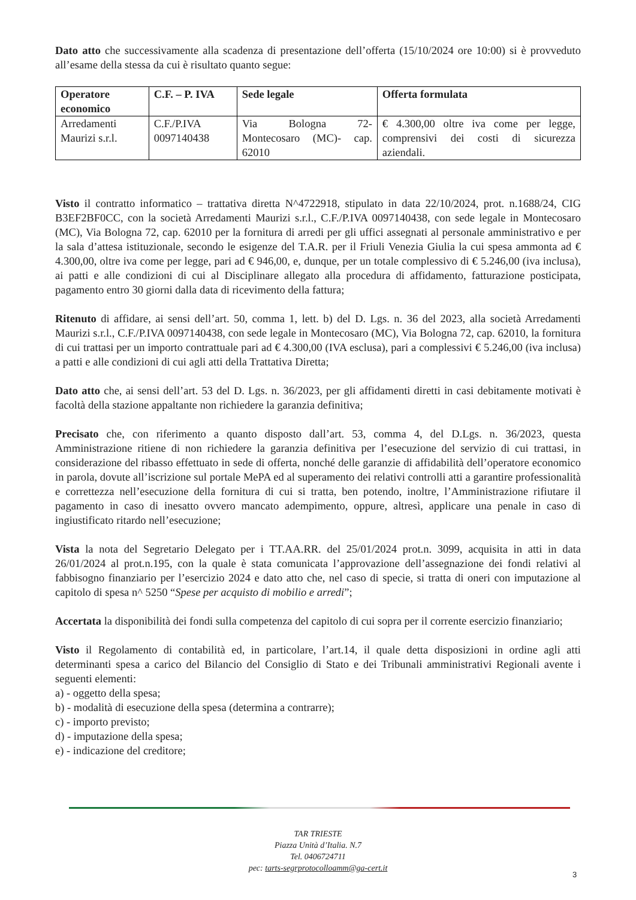Dato atto che successivamente alla scadenza di presentazione dell’offerta (15/10/2024 ore 10:00) si è provveduto all’esame della stessa da cui è risultato quanto segue:
| Operatore economico | C.F. – P. IVA | Sede legale | Offerta formulata |
| --- | --- | --- | --- |
| Arredamenti Maurizi s.r.l. | C.F./P.IVA 0097140438 | Via Bologna 72- Montecosaro (MC)- cap. 62010 | € 4.300,00 oltre iva come per legge, comprensivi dei costi di sicurezza aziendali. |
Visto il contratto informatico – trattativa diretta N^4722918, stipulato in data 22/10/2024, prot. n.1688/24, CIG B3EF2BF0CC, con la società Arredamenti Maurizi s.r.l., C.F./P.IVA 0097140438, con sede legale in Montecosaro (MC), Via Bologna 72, cap. 62010 per la fornitura di arredi per gli uffici assegnati al personale amministrativo e per la sala d’attesa istituzionale, secondo le esigenze del T.A.R. per il Friuli Venezia Giulia la cui spesa ammonta ad € 4.300,00, oltre iva come per legge, pari ad € 946,00, e, dunque, per un totale complessivo di € 5.246,00 (iva inclusa), ai patti e alle condizioni di cui al Disciplinare allegato alla procedura di affidamento, fatturazione posticipata, pagamento entro 30 giorni dalla data di ricevimento della fattura;
Ritenuto di affidare, ai sensi dell’art. 50, comma 1, lett. b) del D. Lgs. n. 36 del 2023, alla società Arredamenti Maurizi s.r.l., C.F./P.IVA 0097140438, con sede legale in Montecosaro (MC), Via Bologna 72, cap. 62010, la fornitura di cui trattasi per un importo contrattuale pari ad € 4.300,00 (IVA esclusa), pari a complessivi € 5.246,00 (iva inclusa) a patti e alle condizioni di cui agli atti della Trattativa Diretta;
Dato atto che, ai sensi dell’art. 53 del D. Lgs. n. 36/2023, per gli affidamenti diretti in casi debitamente motivati è facoltà della stazione appaltante non richiedere la garanzia definitiva;
Precisato che, con riferimento a quanto disposto dall’art. 53, comma 4, del D.Lgs. n. 36/2023, questa Amministrazione ritiene di non richiedere la garanzia definitiva per l’esecuzione del servizio di cui trattasi, in considerazione del ribasso effettuato in sede di offerta, nonché delle garanzie di affidabilità dell’operatore economico in parola, dovute all’iscrizione sul portale MePA ed al superamento dei relativi controlli atti a garantire professionalità e correttezza nell’esecuzione della fornitura di cui si tratta, ben potendo, inoltre, l’Amministrazione rifiutare il pagamento in caso di inesatto ovvero mancato adempimento, oppure, altresì, applicare una penale in caso di ingiustificato ritardo nell’esecuzione;
Vista la nota del Segretario Delegato per i TT.AA.RR. del 25/01/2024 prot.n. 3099, acquisita in atti in data 26/01/2024 al prot.n.195, con la quale è stata comunicata l’approvazione dell’assegnazione dei fondi relativi al fabbisogno finanziario per l’esercizio 2024 e dato atto che, nel caso di specie, si tratta di oneri con imputazione al capitolo di spesa n^ 5250 “Spese per acquisto di mobilio e arredi”;
Accertata la disponibilità dei fondi sulla competenza del capitolo di cui sopra per il corrente esercizio finanziario;
Visto il Regolamento di contabilità ed, in particolare, l’art.14, il quale detta disposizioni in ordine agli atti determinanti spesa a carico del Bilancio del Consiglio di Stato e dei Tribunali amministrativi Regionali avente i seguenti elementi:
a) - oggetto della spesa;
b) - modalità di esecuzione della spesa (determina a contrarre);
c) - importo previsto;
d) - imputazione della spesa;
e) - indicazione del creditore;
TAR TRIESTE
Piazza Unità d’Italia. N.7
Tel. 0406724711
pec: tarts-segrprotocolloamm@ga-cert.it
3